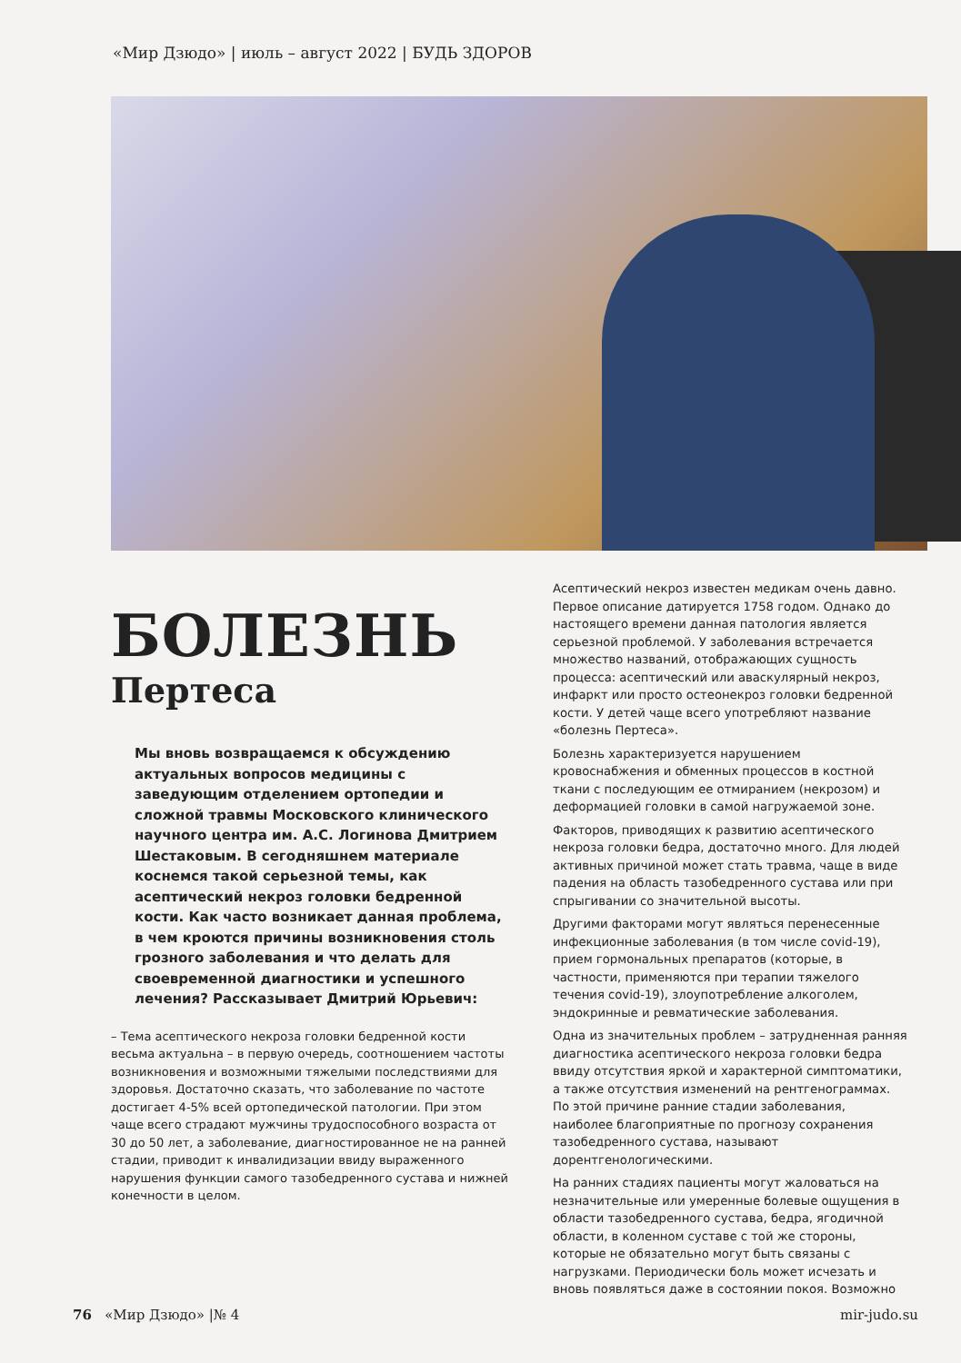«Мир Дзюдо» | июль – август 2022 | БУДЬ ЗДОРОВ
БОЛЕЗНЬ
Пертеса
Мы вновь возвращаемся к обсуждению актуальных вопросов медицины с заведующим отделением ортопедии и сложной травмы Московского клинического научного центра им. А.С. Логинова Дмитрием Шестаковым. В сегодняшнем материале коснемся такой серьезной темы, как асептический некроз головки бедренной кости. Как часто возникает данная проблема, в чем кроются причины возникновения столь грозного заболевания и что делать для своевременной диагностики и успешного лечения? Рассказывает Дмитрий Юрьевич:
– Тема асептического некроза головки бедренной кости весьма актуальна – в первую очередь, соотношением частоты возникновения и возможными тяжелыми последствиями для здоровья. Достаточно сказать, что заболевание по частоте достигает 4-5% всей ортопедической патологии. При этом чаще всего страдают мужчины трудоспособного возраста от 30 до 50 лет, а заболевание, диагностированное не на ранней стадии, приводит к инвалидизации ввиду выраженного нарушения функции самого тазобедренного сустава и нижней конечности в целом.
Асептический некроз известен медикам очень давно. Первое описание датируется 1758 годом. Однако до настоящего времени данная патология является серьезной проблемой. У заболевания встречается множество названий, отображающих сущность процесса: асептический или аваскулярный некроз, инфаркт или просто остеонекроз головки бедренной кости. У детей чаще всего употребляют название «болезнь Пертеса».
Болезнь характеризуется нарушением кровоснабжения и обменных процессов в костной ткани с последующим ее отмиранием (некрозом) и деформацией головки в самой нагружаемой зоне.
Факторов, приводящих к развитию асептического некроза головки бедра, достаточно много. Для людей активных причиной может стать травма, чаще в виде падения на область тазобедренного сустава или при спрыгивании со значительной высоты.
Другими факторами могут являться перенесенные инфекционные заболевания (в том числе covid-19), прием гормональных препаратов (которые, в частности, применяются при терапии тяжелого течения covid-19), злоупотребление алкоголем, эндокринные и ревматические заболевания.
Одна из значительных проблем – затрудненная ранняя диагностика асептического некроза головки бедра ввиду отсутствия яркой и характерной симптоматики, а также отсутствия изменений на рентгенограммах. По этой причине ранние стадии заболевания, наиболее благоприятные по прогнозу сохранения тазобедренного сустава, называют дорентгенологическими.
На ранних стадиях пациенты могут жаловаться на незначительные или умеренные болевые ощущения в области тазобедренного сустава, бедра, ягодичной области, в коленном суставе с той же стороны, которые не обязательно могут быть связаны с нагрузками. Периодически боль может исчезать и вновь появляться даже в состоянии покоя. Возможно
76 «Мир Дзюдо» |№ 4 mir-judo.su